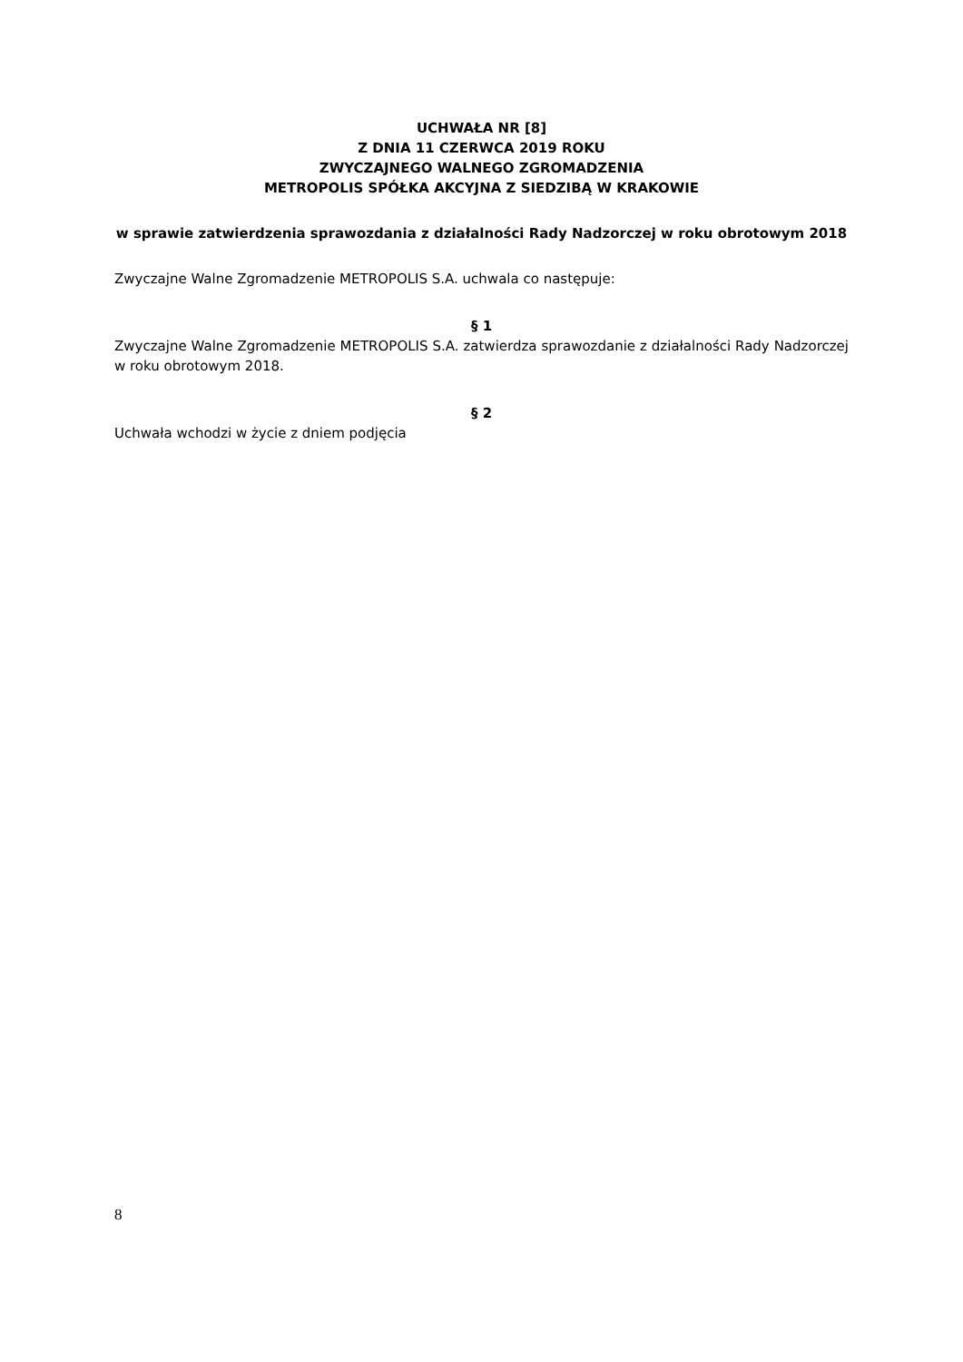UCHWAŁA NR [8]
Z DNIA 11 CZERWCA 2019 ROKU
ZWYCZAJNEGO WALNEGO ZGROMADZENIA
METROPOLIS SPÓŁKA AKCYJNA Z SIEDZIBĄ W KRAKOWIE
w sprawie zatwierdzenia sprawozdania z działalności Rady Nadzorczej w roku obrotowym 2018
Zwyczajne Walne Zgromadzenie METROPOLIS S.A. uchwala co następuje:
§ 1
Zwyczajne Walne Zgromadzenie METROPOLIS S.A. zatwierdza sprawozdanie z działalności Rady Nadzorczej w roku obrotowym 2018.
§ 2
Uchwała wchodzi w życie z dniem podjęcia
8